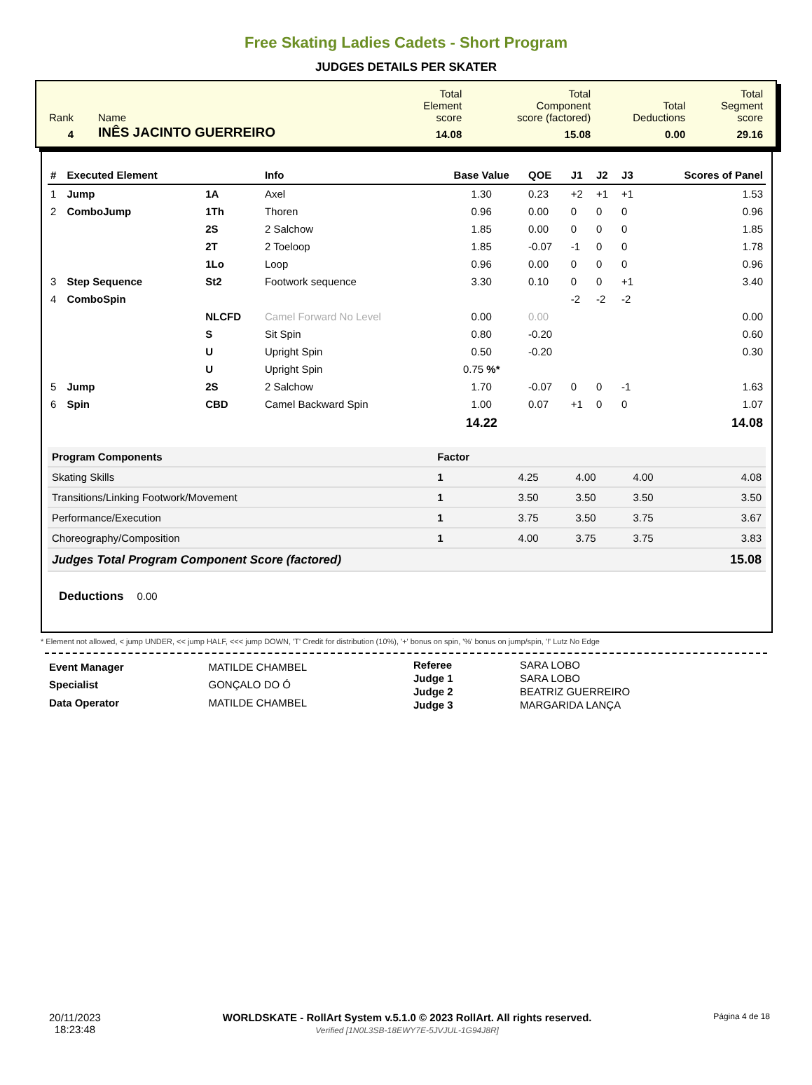Free Skating Ladies Cadets - Short Program
JUDGES DETAILS PER SKATER
| Rank | Name | Total Element score | Total Component score (factored) | Total Deductions | Total Segment score |
| 4 | INÊS JACINTO GUERREIRO | 14.08 | 15.08 | 0.00 | 29.16 |
| # | Executed Element | | Info | Base Value | QOE | J1 | J2 | J3 | Scores of Panel |
| --- | --- | --- | --- | --- | --- | --- | --- | --- | --- |
| 1 | Jump | 1A | Axel | 1.30 | 0.23 | +2 | +1 | +1 | 1.53 |
| 2 | ComboJump | 1Th | Thoren | 0.96 | 0.00 | 0 | 0 | 0 | 0.96 |
| | | 2S | 2 Salchow | 1.85 | 0.00 | 0 | 0 | 0 | 1.85 |
| | | 2T | 2 Toeloop | 1.85 | -0.07 | -1 | 0 | 0 | 1.78 |
| | | 1Lo | Loop | 0.96 | 0.00 | 0 | 0 | 0 | 0.96 |
| 3 | Step Sequence | St2 | Footwork sequence | 3.30 | 0.10 | 0 | 0 | +1 | 3.40 |
| 4 | ComboSpin | | | | | -2 | -2 | -2 | |
| | | NLCFD | Camel Forward No Level | 0.00 | 0.00 | | | | 0.00 |
| | | S | Sit Spin | 0.80 | -0.20 | | | | 0.60 |
| | | U | Upright Spin | 0.50 | -0.20 | | | | 0.30 |
| | | U | Upright Spin | 0.75 %* | | | | | |
| 5 | Jump | 2S | 2 Salchow | 1.70 | -0.07 | 0 | 0 | -1 | 1.63 |
| 6 | Spin | CBD | Camel Backward Spin | 1.00 | 0.07 | +1 | 0 | 0 | 1.07 |
| | | | | 14.22 | | | | | 14.08 |
| Program Components | Factor | | | | |
| --- | --- | --- | --- | --- | --- |
| Skating Skills | 1 | 4.25 | 4.00 | 4.00 | 4.08 |
| Transitions/Linking Footwork/Movement | 1 | 3.50 | 3.50 | 3.50 | 3.50 |
| Performance/Execution | 1 | 3.75 | 3.50 | 3.75 | 3.67 |
| Choreography/Composition | 1 | 4.00 | 3.75 | 3.75 | 3.83 |
| Judges Total Program Component Score (factored) | | | | | 15.08 |
Deductions 0.00
* Element not allowed, < jump UNDER, << jump HALF, <<< jump DOWN, 'T' Credit for distribution (10%), '+' bonus on spin, '%' bonus on jump/spin, '!' Lutz No Edge
| Event Manager | MATILDE CHAMBEL |
| Specialist | GONÇALO DO Ó |
| Data Operator | MATILDE CHAMBEL |
| Referee | SARA LOBO |
| Judge 1 | SARA LOBO |
| Judge 2 | BEATRIZ GUERREIRO |
| Judge 3 | MARGARIDA LANÇA |
20/11/2023
18:23:48
WORLDSKATE - RollArt System v.5.1.0 © 2023 RollArt. All rights reserved.
Verified [1N0L3SB-18EWY7E-5JVJUL-1G94J8R]
Página 4 de 18